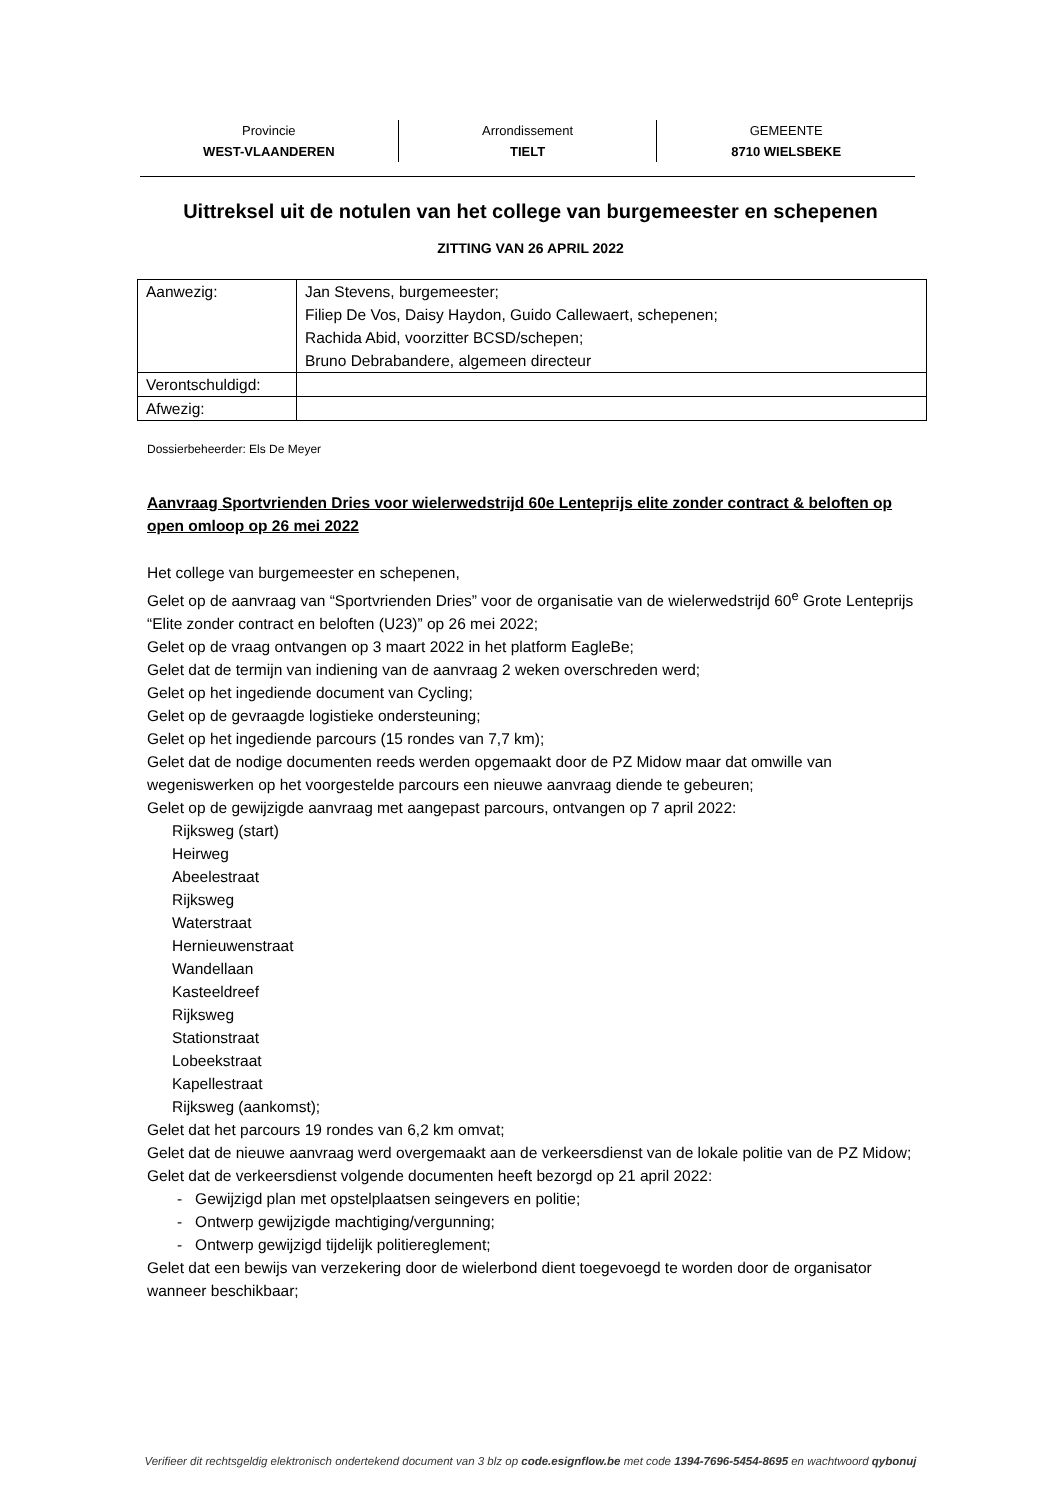Provincie
WEST-VLAANDEREN
Arrondissement
TIELT
GEMEENTE
8710 WIELSBEKE
Uittreksel uit de notulen van het college van burgemeester en schepenen
ZITTING VAN 26 APRIL 2022
| Aanwezig: | Jan Stevens, burgemeester; Filiep De Vos, Daisy Haydon, Guido Callewaert, schepenen; Rachida Abid, voorzitter BCSD/schepen; Bruno Debrabandere, algemeen directeur |
| Verontschuldigd: | |
| Afwezig: | |
Dossierbeheerder: Els De Meyer
Aanvraag Sportvrienden Dries voor wielerwedstrijd 60e Lenteprijs elite zonder contract & beloften op open omloop op 26 mei 2022
Het college van burgemeester en schepenen,
Gelet op de aanvraag van “Sportvrienden Dries” voor de organisatie van de wielerwedstrijd 60<sup>e</sup> Grote Lenteprijs “Elite zonder contract en beloften (U23)” op 26 mei 2022;
Gelet op de vraag ontvangen op 3 maart 2022 in het platform EagleBe;
Gelet dat de termijn van indiening van de aanvraag 2 weken overschreden werd;
Gelet op het ingediende document van Cycling;
Gelet op de gevraagde logistieke ondersteuning;
Gelet op het ingediende parcours (15 rondes van 7,7 km);
Gelet dat de nodige documenten reeds werden opgemaakt door de PZ Midow maar dat omwille van wegeniswerken op het voorgestelde parcours een nieuwe aanvraag diende te gebeuren;
Gelet op de gewijzigde aanvraag met aangepast parcours, ontvangen op 7 april 2022:
Rijksweg (start)
Heirweg
Abeelestraat
Rijksweg
Waterstraat
Hernieuwenstraat
Wandellaan
Kasteeldreef
Rijksweg
Stationstraat
Lobeekstraat
Kapellestraat
Rijksweg (aankomst);
Gelet dat het parcours 19 rondes van 6,2 km omvat;
Gelet dat de nieuwe aanvraag werd overgemaakt aan de verkeersdienst van de lokale politie van de PZ Midow;
Gelet dat de verkeersdienst volgende documenten heeft bezorgd op 21 april 2022:
- Gewijzigd plan met opstelplaatsen seingevers en politie;
- Ontwerp gewijzigde machtiging/vergunning;
- Ontwerp gewijzigd tijdelijk politiereglement;
Gelet dat een bewijs van verzekering door de wielerbond dient toegevoegd te worden door de organisator wanneer beschikbaar;
Verifieer dit rechtsgeldig elektronisch ondertekend document van 3 blz op code.esignflow.be met code 1394-7696-5454-8695 en wachtwoord qybonuj